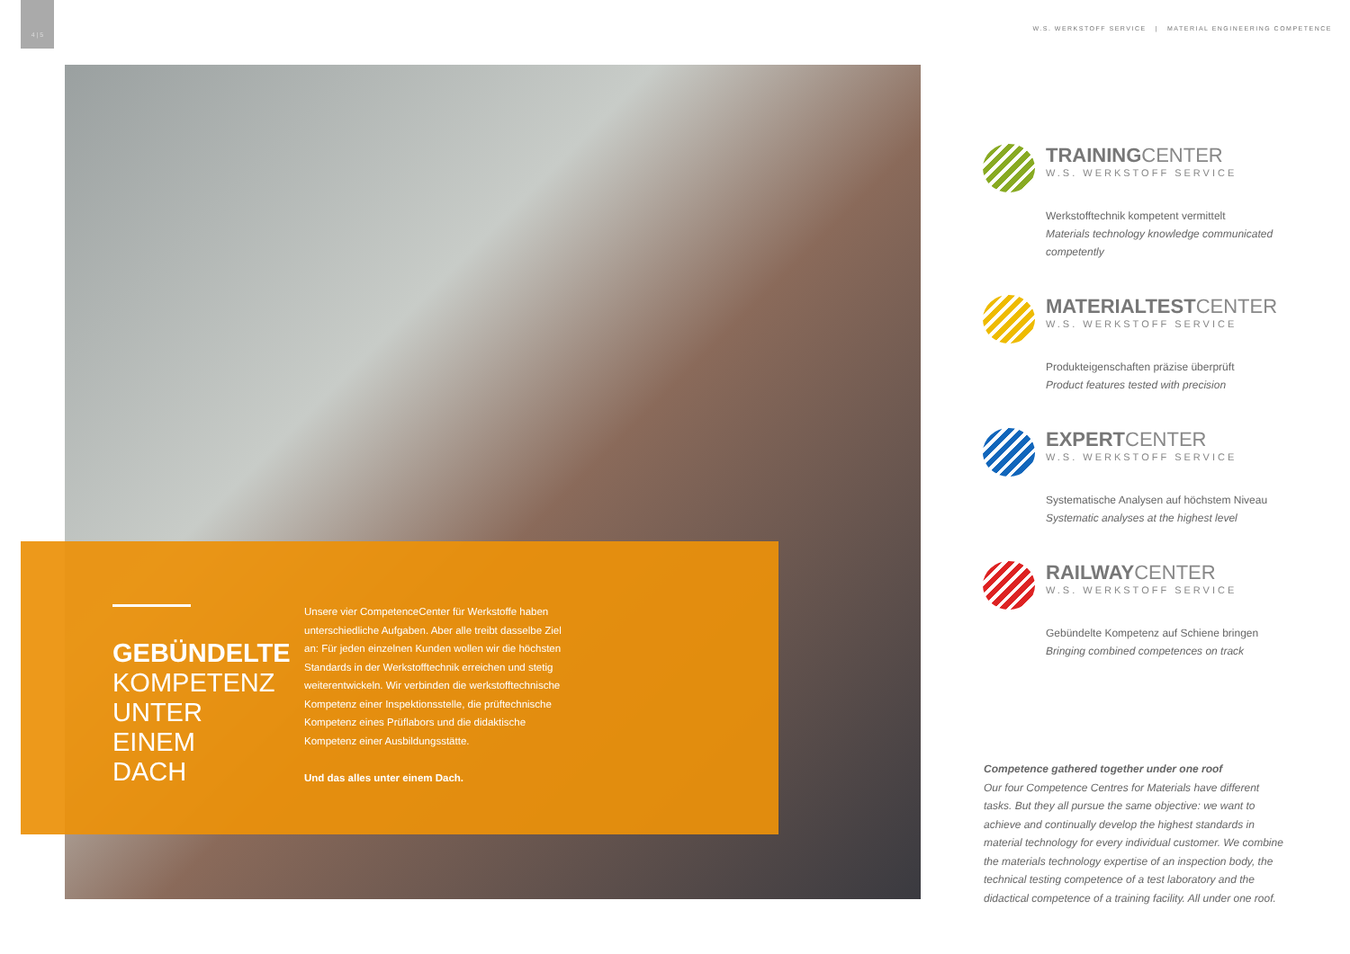4 | 5
W.S. WERKSTOFF SERVICE | MATERIAL ENGINEERING COMPETENCE
GEBÜNDELTE
KOMPETENZ
UNTER EINEM
DACH
Unsere vier CompetenceCenter für Werkstoffe haben unterschiedliche Aufgaben. Aber alle treibt dasselbe Ziel an: Für jeden einzelnen Kunden wollen wir die höchsten Standards in der Werkstofftechnik erreichen und stetig weiterentwickeln. Wir verbinden die werkstofftechnische Kompetenz einer Inspektionsstelle, die prüftechnische Kompetenz eines Prüflabors und die didaktische Kompetenz einer Ausbildungsstätte.
Und das alles unter einem Dach.
TRAININGCENTER
W.S. WERKSTOFF SERVICE
Werkstofftechnik kompetent vermittelt
Materials technology knowledge communicated competently
MATERIALTESTCENTER
W.S. WERKSTOFF SERVICE
Produkteigenschaften präzise überprüft
Product features tested with precision
EXPERTCENTER
W.S. WERKSTOFF SERVICE
Systematische Analysen auf höchstem Niveau
Systematic analyses at the highest level
RAILWAYCENTER
W.S. WERKSTOFF SERVICE
Gebündelte Kompetenz auf Schiene bringen
Bringing combined competences on track
Competence gathered together under one roof
Our four Competence Centres for Materials have different tasks. But they all pursue the same objective: we want to achieve and continually develop the highest standards in material technology for every individual customer. We combine the materials technology expertise of an inspection body, the technical testing competence of a test laboratory and the didactical competence of a training facility. All under one roof.